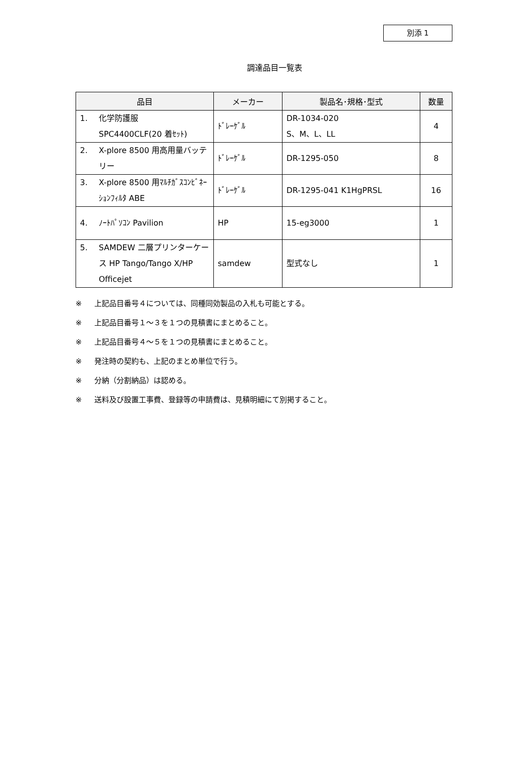別添 1
調達品目一覧表
| 品目 | メーカー | 製品名･規格･型式 | 数量 |
| --- | --- | --- | --- |
| 1. 化学防護服 SPC4400CLF(20 着ｾｯﾄ) | ﾄﾞﾚｰｹﾞﾙ | DR-1034-020 S、M、L、LL | 4 |
| 2. X-plore 8500 用高用量バッテリー | ﾄﾞﾚｰｹﾞﾙ | DR-1295-050 | 8 |
| 3. X-plore 8500 用ﾏﾙﾁｶﾞｽｺﾝﾋﾞﾈｰｼｮﾝﾌｨﾙﾀ ABE | ﾄﾞﾚｰｹﾞﾙ | DR-1295-041 K1HgPRSL | 16 |
| 4. ﾉｰﾄﾊﾟｿｺﾝ Pavilion | HP | 15-eg3000 | 1 |
| 5. SAMDEW 二層プリンターケース HP Tango/Tango X/HP Officejet | samdew | 型式なし | 1 |
※ 上記品目番号４については、同種同効製品の入札も可能とする。
※ 上記品目番号１～３を１つの見積書にまとめること。
※ 上記品目番号４～５を１つの見積書にまとめること。
※ 発注時の契約も、上記のまとめ単位で行う。
※ 分納（分割納品）は認める。
※ 送料及び設置工事費、登録等の申請費は、見積明細にて別掲すること。